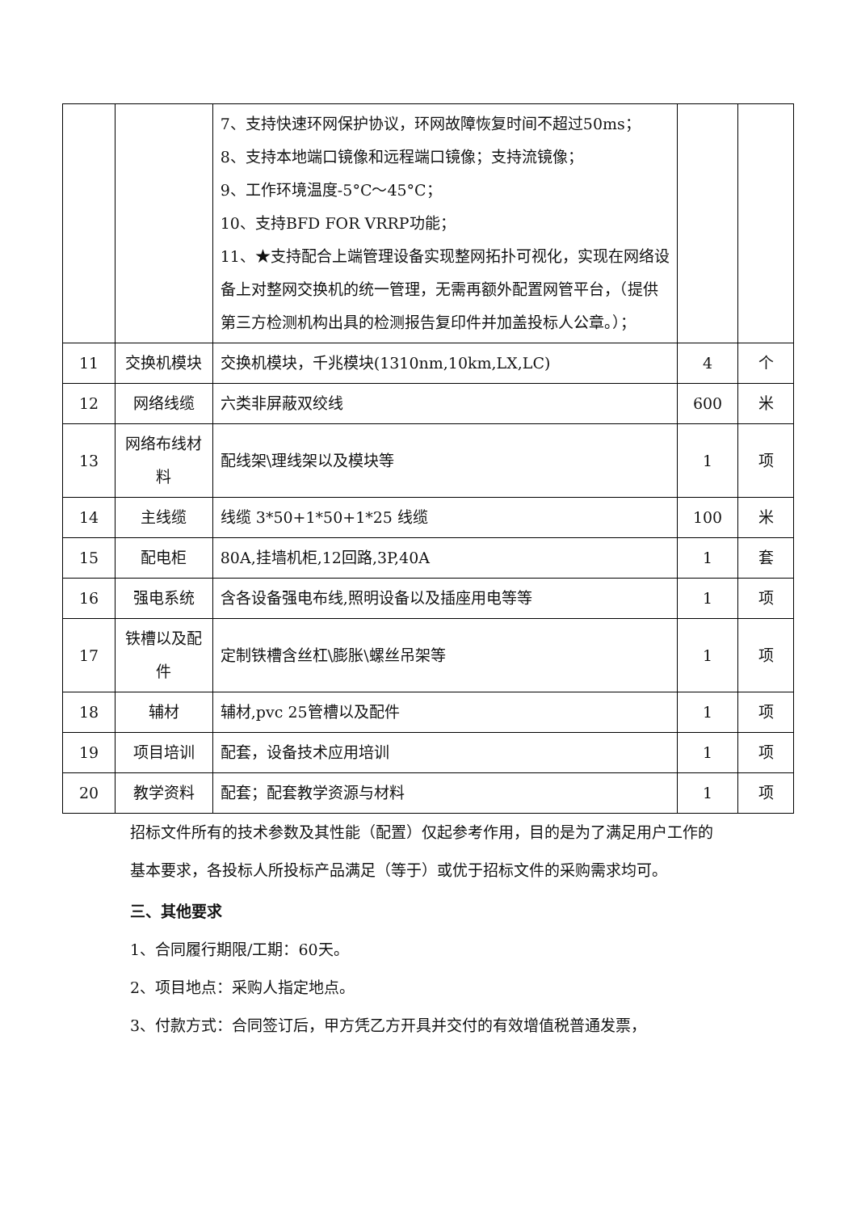| | | 7、支持快速环网保护协议，环网故障恢复时间不超过50ms； 8、支持本地端口镜像和远程端口镜像；支持流镜像； 9、工作环境温度-5°C～45°C； 10、支持BFD FOR VRRP功能； 11、★支持配合上端管理设备实现整网拓扑可视化，实现在网络设备上对整网交换机的统一管理，无需再额外配置网管平台，（提供第三方检测机构出具的检测报告复印件并加盖投标人公章。）； | | |
| 11 | 交换机模块 | 交换机模块，千兆模块(1310nm,10km,LX,LC) | 4 | 个 |
| 12 | 网络线缆 | 六类非屏蔽双绞线 | 600 | 米 |
| 13 | 网络布线材料 | 配线架\理线架以及模块等 | 1 | 项 |
| 14 | 主线缆 | 线缆 3*50+1*50+1*25 线缆 | 100 | 米 |
| 15 | 配电柜 | 80A,挂墙机柜,12回路,3P,40A | 1 | 套 |
| 16 | 强电系统 | 含各设备强电布线,照明设备以及插座用电等等 | 1 | 项 |
| 17 | 铁槽以及配件 | 定制铁槽含丝杠\膨胀\螺丝吊架等 | 1 | 项 |
| 18 | 辅材 | 辅材,pvc 25管槽以及配件 | 1 | 项 |
| 19 | 项目培训 | 配套，设备技术应用培训 | 1 | 项 |
| 20 | 教学资料 | 配套；配套教学资源与材料 | 1 | 项 |
招标文件所有的技术参数及其性能（配置）仅起参考作用，目的是为了满足用户工作的基本要求，各投标人所投标产品满足（等于）或优于招标文件的采购需求均可。
三、其他要求
1、合同履行期限/工期：60天。
2、项目地点：采购人指定地点。
3、付款方式：合同签订后，甲方凭乙方开具并交付的有效增值税普通发票，